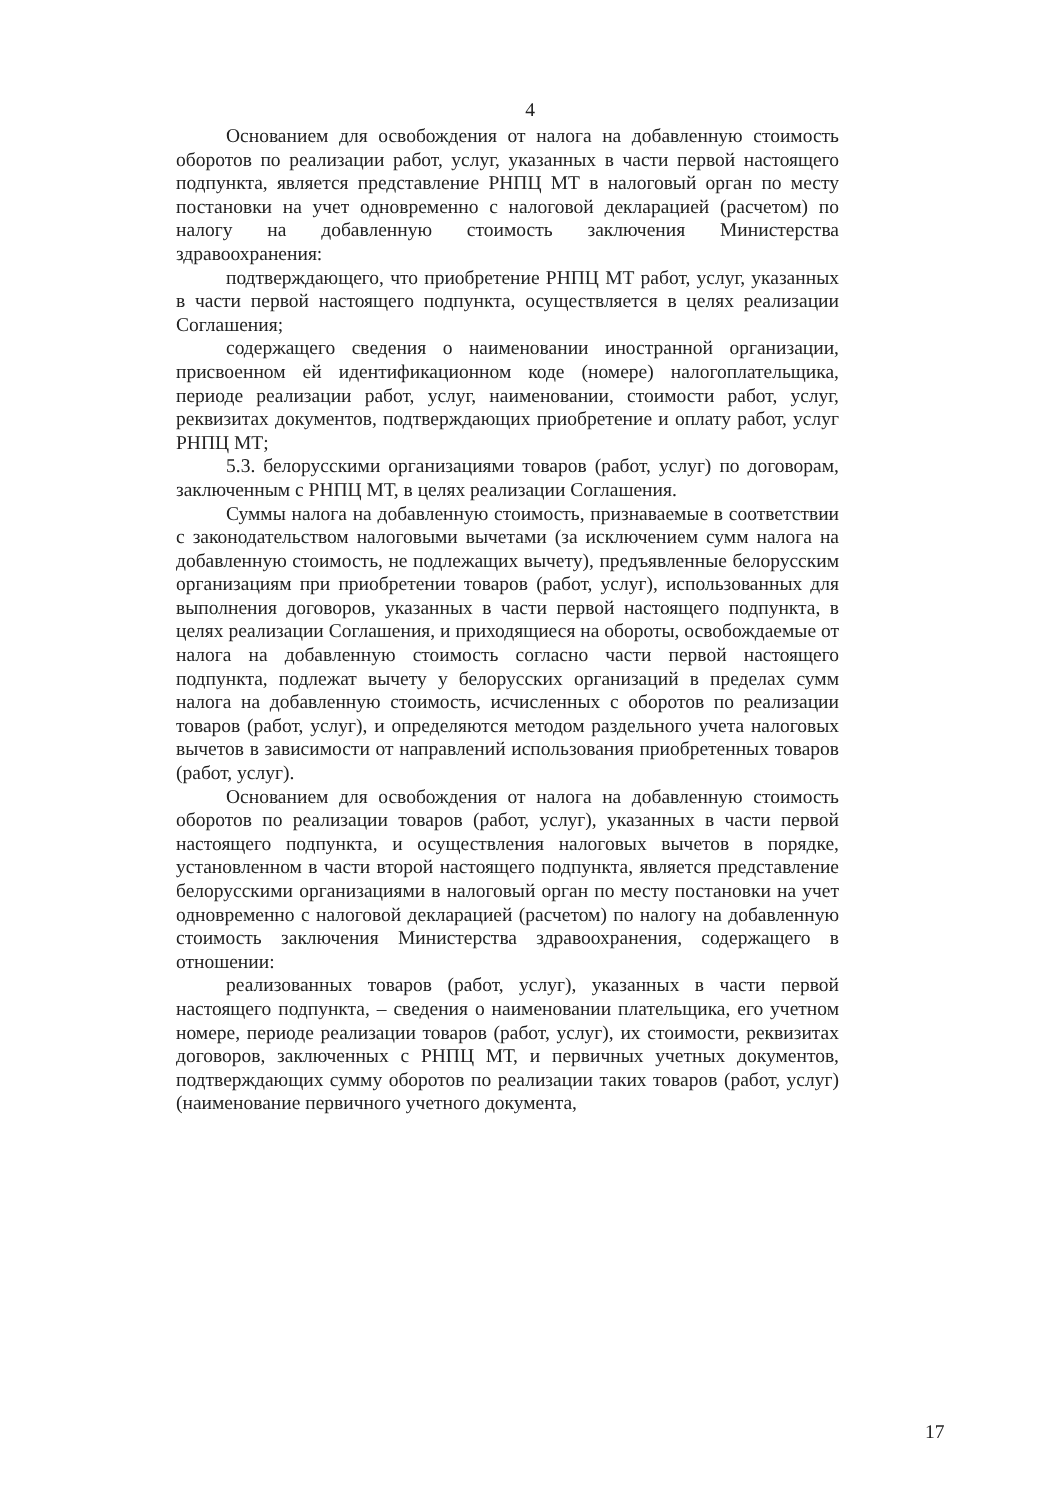4
Основанием для освобождения от налога на добавленную стоимость оборотов по реализации работ, услуг, указанных в части первой настоящего подпункта, является представление РНПЦ МТ в налоговый орган по месту постановки на учет одновременно с налоговой декларацией (расчетом) по налогу на добавленную стоимость заключения Министерства здравоохранения:
подтверждающего, что приобретение РНПЦ МТ работ, услуг, указанных в части первой настоящего подпункта, осуществляется в целях реализации Соглашения;
содержащего сведения о наименовании иностранной организации, присвоенном ей идентификационном коде (номере) налогоплательщика, периоде реализации работ, услуг, наименовании, стоимости работ, услуг, реквизитах документов, подтверждающих приобретение и оплату работ, услуг РНПЦ МТ;
5.3. белорусскими организациями товаров (работ, услуг) по договорам, заключенным с РНПЦ МТ, в целях реализации Соглашения.
Суммы налога на добавленную стоимость, признаваемые в соответствии с законодательством налоговыми вычетами (за исключением сумм налога на добавленную стоимость, не подлежащих вычету), предъявленные белорусским организациям при приобретении товаров (работ, услуг), использованных для выполнения договоров, указанных в части первой настоящего подпункта, в целях реализации Соглашения, и приходящиеся на обороты, освобождаемые от налога на добавленную стоимость согласно части первой настоящего подпункта, подлежат вычету у белорусских организаций в пределах сумм налога на добавленную стоимость, исчисленных с оборотов по реализации товаров (работ, услуг), и определяются методом раздельного учета налоговых вычетов в зависимости от направлений использования приобретенных товаров (работ, услуг).
Основанием для освобождения от налога на добавленную стоимость оборотов по реализации товаров (работ, услуг), указанных в части первой настоящего подпункта, и осуществления налоговых вычетов в порядке, установленном в части второй настоящего подпункта, является представление белорусскими организациями в налоговый орган по месту постановки на учет одновременно с налоговой декларацией (расчетом) по налогу на добавленную стоимость заключения Министерства здравоохранения, содержащего в отношении:
реализованных товаров (работ, услуг), указанных в части первой настоящего подпункта, – сведения о наименовании плательщика, его учетном номере, периоде реализации товаров (работ, услуг), их стоимости, реквизитах договоров, заключенных с РНПЦ МТ, и первичных учетных документов, подтверждающих сумму оборотов по реализации таких товаров (работ, услуг) (наименование первичного учетного документа,
17